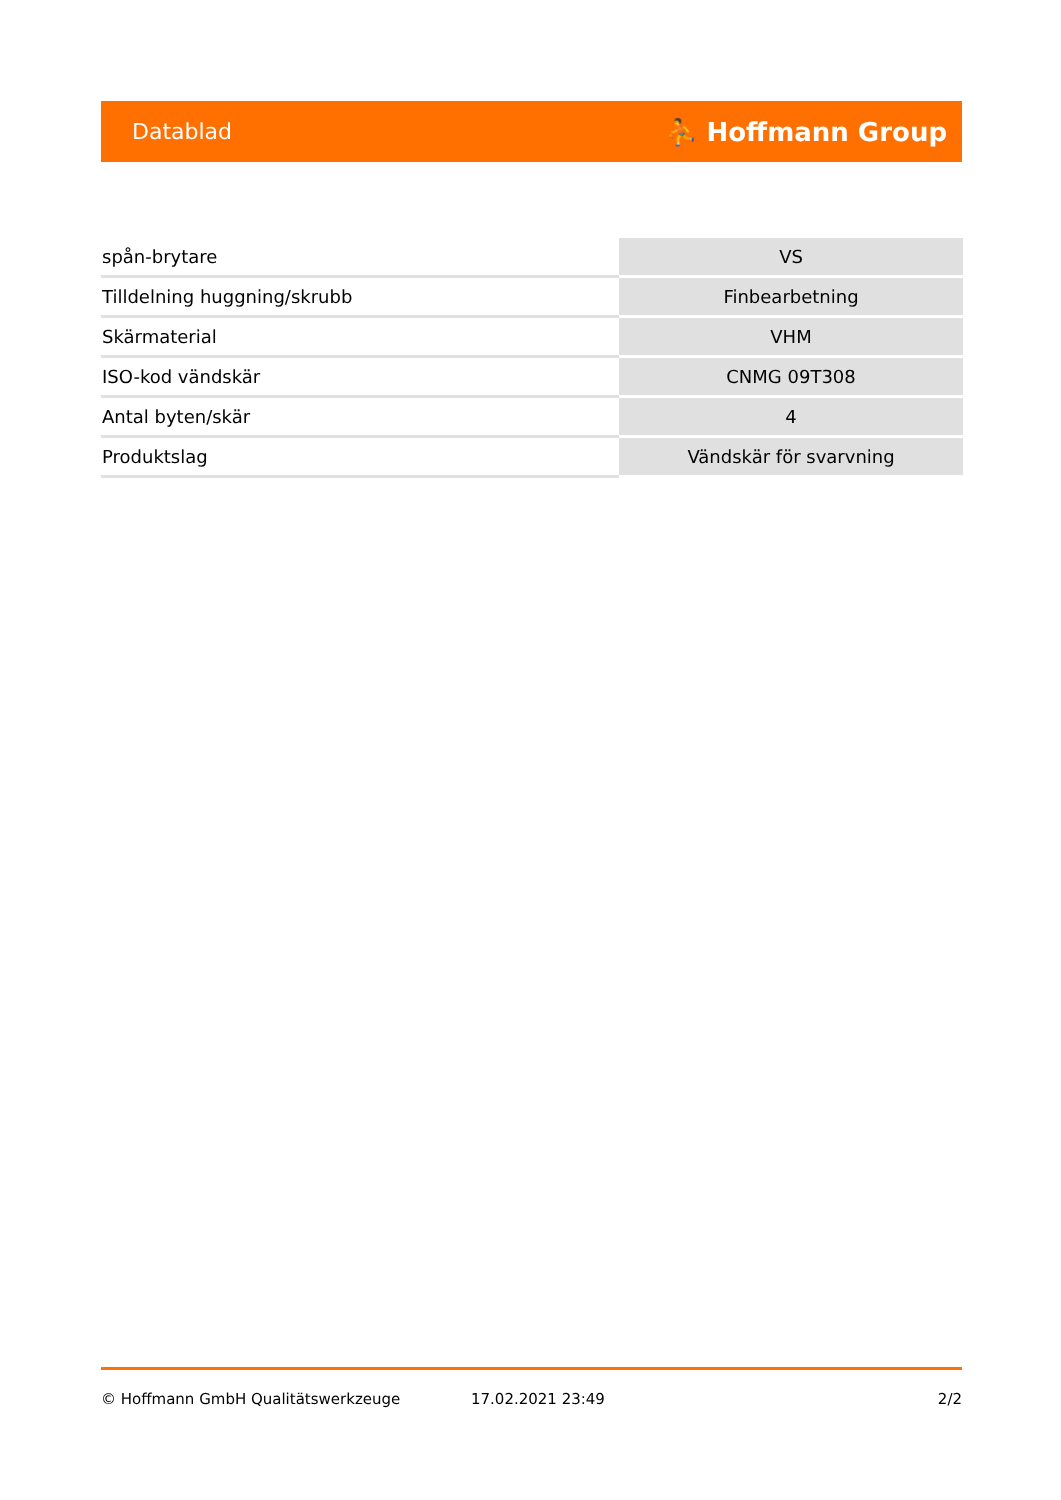Datablad ⛹ Hoffmann Group
| spån-brytare | VS |
| Tilldelning huggning/skrubb | Finbearbetning |
| Skärmaterial | VHM |
| ISO-kod vändskär | CNMG 09T308 |
| Antal byten/skär | 4 |
| Produktslag | Vändskär för svarvning |
© Hoffmann GmbH Qualitätswerkzeuge 17.02.2021 23:49 2/2